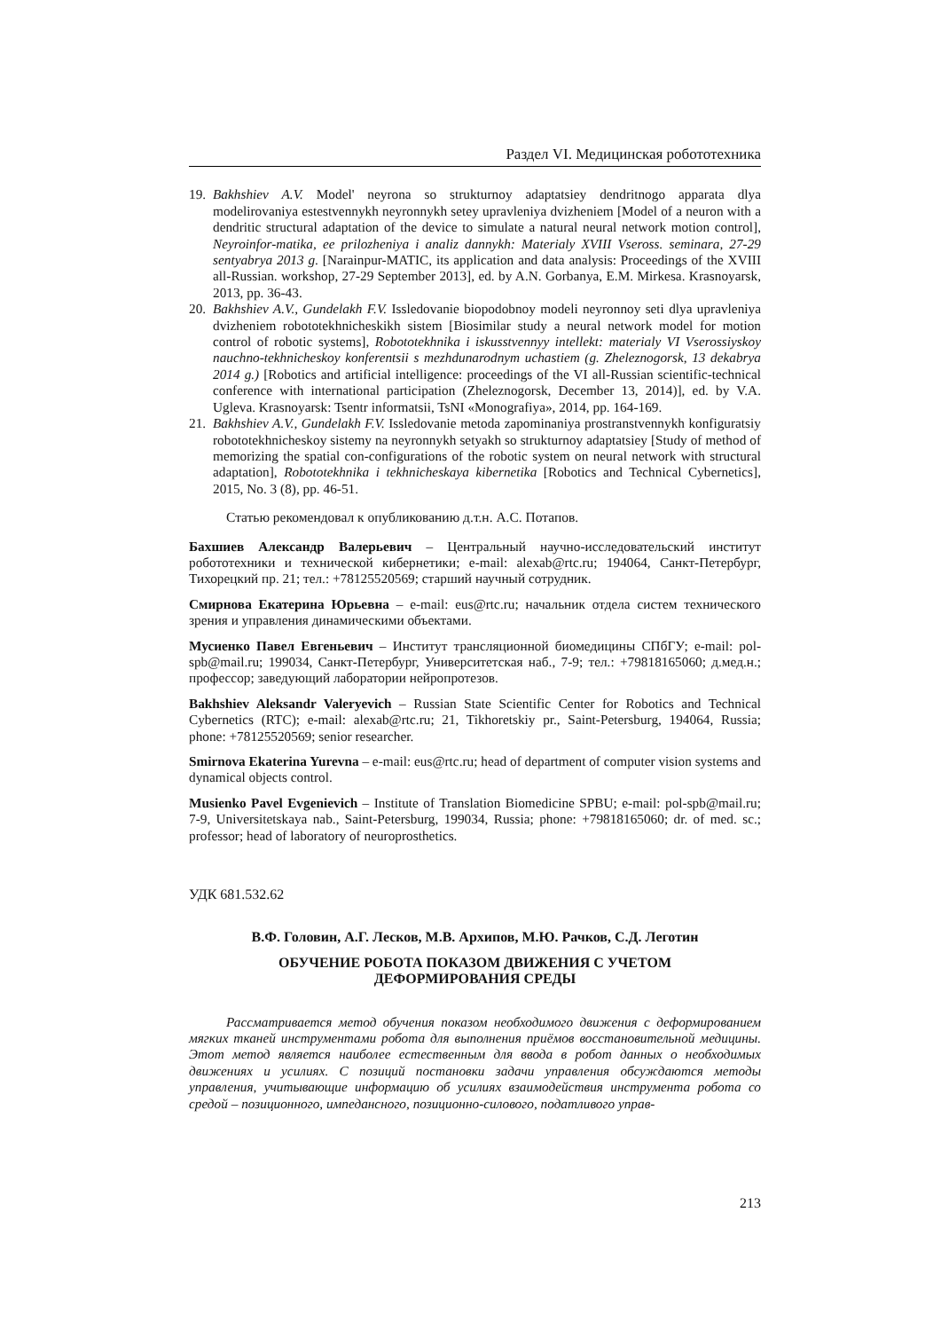Раздел VI. Медицинская робототехника
19. Bakhshiev A.V. Model' neyrona so strukturnoy adaptatsiey dendritnogo apparata dlya modelirovaniya estestvennykh neyronnykh setey upravleniya dvizheniem [Model of a neuron with a dendritic structural adaptation of the device to simulate a natural neural network motion control], Neyroinfor-matika, ee prilozheniya i analiz dannykh: Materialy XVIII Vseross. seminara, 27-29 sentyabrya 2013 g. [Narainpur-MATIC, its application and data analysis: Proceedings of the XVIII all-Russian. workshop, 27-29 September 2013], ed. by A.N. Gorbanya, E.M. Mirkesa. Krasnoyarsk, 2013, pp. 36-43.
20. Bakhshiev A.V., Gundelakh F.V. Issledovanie biopodobnoy modeli neyronnoy seti dlya upravleniya dvizheniem robototekhnicheskikh sistem [Biosimilar study a neural network model for motion control of robotic systems], Robototekhnika i iskusstvennyy intellekt: materialy VI Vserossiyskoy nauchno-tekhnicheskoy konferentsii s mezhdunarodnym uchastiem (g. Zheleznogorsk, 13 dekabrya 2014 g.) [Robotics and artificial intelligence: proceedings of the VI all-Russian scientific-technical conference with international participation (Zheleznogorsk, December 13, 2014)], ed. by V.A. Ugleva. Krasnoyarsk: Tsentr informatsii, TsNI «Monografiya», 2014, pp. 164-169.
21. Bakhshiev A.V., Gundelakh F.V. Issledovanie metoda zapominaniya prostranstvennykh konfiguratsiy robototekhnicheskoy sistemy na neyronnykh setyakh so strukturnoy adaptatsiey [Study of method of memorizing the spatial con-configurations of the robotic system on neural network with structural adaptation], Robototekhnika i tekhnicheskaya kibernetika [Robotics and Technical Cybernetics], 2015, No. 3 (8), pp. 46-51.
Статью рекомендовал к опубликованию д.т.н. А.С. Потапов.
Бахшиев Александр Валерьевич – Центральный научно-исследовательский институт робототехники и технической кибернетики; e-mail: alexab@rtc.ru; 194064, Санкт-Петербург, Тихорецкий пр. 21; тел.: +78125520569; старший научный сотрудник.
Смирнова Екатерина Юрьевна – e-mail: eus@rtc.ru; начальник отдела систем технического зрения и управления динамическими объектами.
Мусиенко Павел Евгеньевич – Институт трансляционной биомедицины СПбГУ; e-mail: pol-spb@mail.ru; 199034, Санкт-Петербург, Университетская наб., 7-9; тел.: +79818165060; д.мед.н.; профессор; заведующий лаборатории нейропротезов.
Bakhshiev Aleksandr Valeryevich – Russian State Scientific Center for Robotics and Technical Cybernetics (RTC); e-mail: alexab@rtc.ru; 21, Tikhoretskiy pr., Saint-Petersburg, 194064, Russia; phone: +78125520569; senior researcher.
Smirnova Ekaterina Yurevna – e-mail: eus@rtc.ru; head of department of computer vision systems and dynamical objects control.
Musienko Pavel Evgenievich – Institute of Translation Biomedicine SPBU; e-mail: pol-spb@mail.ru; 7-9, Universitetskaya nab., Saint-Petersburg, 199034, Russia; phone: +79818165060; dr. of med. sc.; professor; head of laboratory of neuroprosthetics.
УДК 681.532.62
В.Ф. Головин, А.Г. Лесков, М.В. Архипов, М.Ю. Рачков, С.Д. Леготин
ОБУЧЕНИЕ РОБОТА ПОКАЗОМ ДВИЖЕНИЯ С УЧЕТОМ
ДЕФОРМИРОВАНИЯ СРЕДЫ
Рассматривается метод обучения показом необходимого движения с деформированием мягких тканей инструментами робота для выполнения приёмов восстановительной медицины. Этот метод является наиболее естественным для ввода в робот данных о необходимых движениях и усилиях. С позиций постановки задачи управления обсуждаются методы управления, учитывающие информацию об усилиях взаимодействия инструмента робота со средой – позиционного, импедансного, позиционно-силового, податливого управ-
213